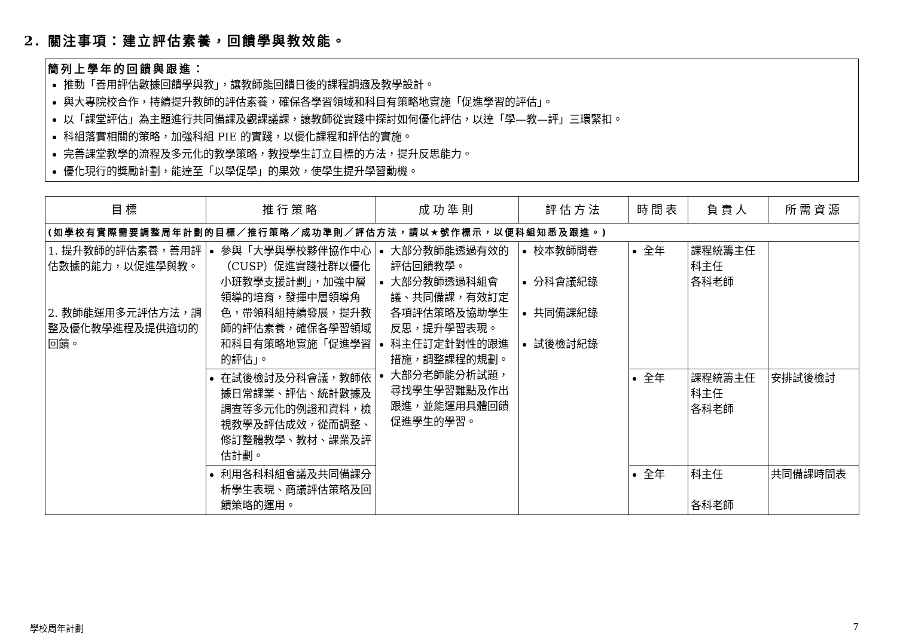2. 關注事項：建立評估素養，回饋學與教效能。
簡列上學年的回饋與跟進：
推動「善用評估數據回饋學與教」，讓教師能回饋日後的課程調適及教學設計。
與大專院校合作，持續提升教師的評估素養，確保各學習領域和科目有策略地實施「促進學習的評估」。
以「課堂評估」為主題進行共同備課及觀課議課，讓教師從實踐中探討如何優化評估，以達「學—教—評」三環緊扣。
科組落實相關的策略，加強科組 PIE 的實踐，以優化課程和評估的實施。
完善課堂教學的流程及多元化的教學策略，教授學生訂立目標的方法，提升反思能力。
優化現行的獎勵計劃，能達至「以學促學」的果效，使學生提升學習動機。
| 目標 | 推行策略 | 成功準則 | 評估方法 | 時間表 | 負責人 | 所需資源 |
| --- | --- | --- | --- | --- | --- | --- |
| (如學校有實際需要調整周年計劃的目標／推行策略／成功準則／評估方法，請以★號作標示，以便科組知悉及跟進。) | | | | | | |
| 1. 提升教師的評估素養，善用評估數據的能力，以促進學與教。 2. 教師能運用多元評估方法，調整及優化教學進程及提供適切的回饋。 | 參與「大學與學校夥伴協作中心（CUSP）促進實踐社群以優化小班教學支援計劃」，加強中層領導的培育，發揮中層領導角色，帶領科組持續發展，提升教師的評估素養，確保各學習領域和科目有策略地實施「促進學習的評估」。 | 大部分教師能透過有效的評估回饋教學。 大部分教師透過科組會議、共同備課，有效訂定各項評估策略及協助學生反思，提升學習表現。 科主任訂定針對性的跟進措施，調整課程的規劃。 大部分老師能分析試題，尋找學生學習難點及作出跟進，並能運用具體回饋促進學生的學習。 | 校本教師問卷 分科會議紀錄 共同備課紀錄 試後檢討紀錄 | 全年 | 課程統籌主任 科主任 各科老師 | |
| | 在試後檢討及分科會議，教師依據日常課業、評估、統計數據及調查等多元化的例證和資料，檢視教學及評估成效，從而調整、修訂整體教學、教材、課業及評估計劃。 | | | 全年 | 課程統籌主任 科主任 各科老師 | 安排試後檢討 |
| | 利用各科科組會議及共同備課分析學生表現、商議評估策略及回饋策略的運用。 | | | 全年 | 科主任 各科老師 | 共同備課時間表 |
學校周年計劃 7